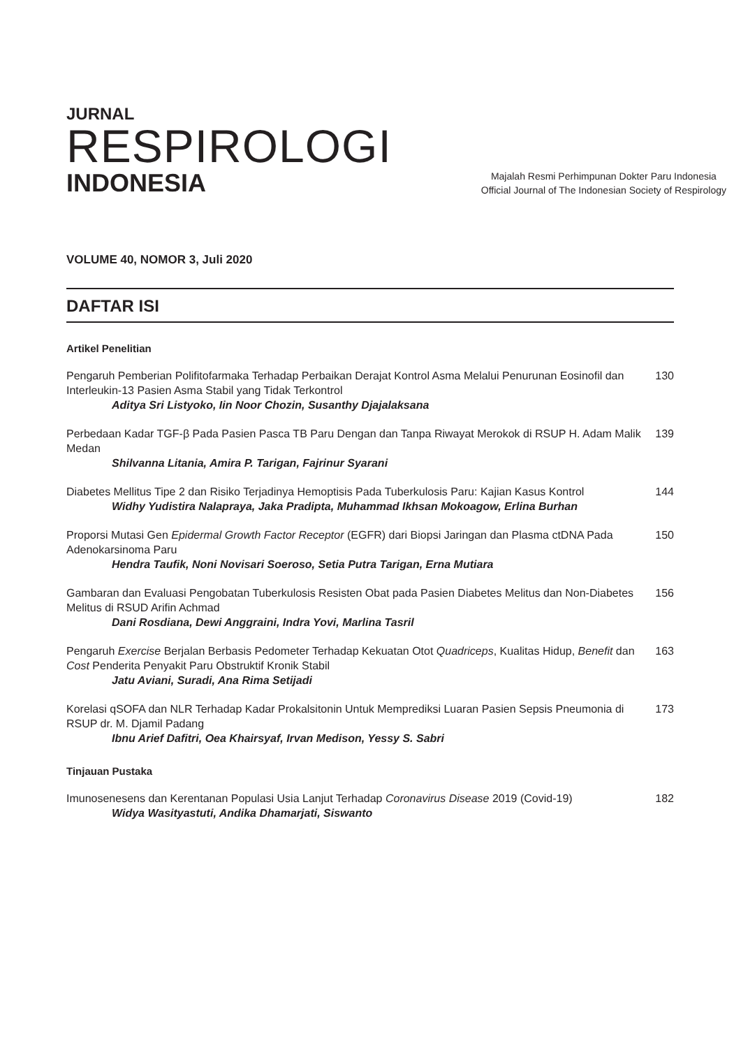JURNAL
RESPIROLOGI
INDONESIA
Majalah Resmi Perhimpunan Dokter Paru Indonesia
Official Journal of The Indonesian Society of Respirology
VOLUME 40, NOMOR 3, Juli 2020
DAFTAR ISI
Artikel Penelitian
Pengaruh Pemberian Polifitofarmaka Terhadap Perbaikan Derajat Kontrol Asma Melalui Penurunan Eosinofil dan Interleukin-13 Pasien Asma Stabil yang Tidak Terkontrol 130
Aditya Sri Listyoko, Iin Noor Chozin, Susanthy Djajalaksana
Perbedaan Kadar TGF-β Pada Pasien Pasca TB Paru Dengan dan Tanpa Riwayat Merokok di RSUP H. Adam Malik Medan 139
Shilvanna Litania, Amira P. Tarigan, Fajrinur Syarani
Diabetes Mellitus Tipe 2 dan Risiko Terjadinya Hemoptisis Pada Tuberkulosis Paru: Kajian Kasus Kontrol 144
Widhy Yudistira Nalapraya, Jaka Pradipta, Muhammad Ikhsan Mokoagow, Erlina Burhan
Proporsi Mutasi Gen Epidermal Growth Factor Receptor (EGFR) dari Biopsi Jaringan dan Plasma ctDNA Pada Adenokarsinoma Paru 150
Hendra Taufik, Noni Novisari Soeroso, Setia Putra Tarigan, Erna Mutiara
Gambaran dan Evaluasi Pengobatan Tuberkulosis Resisten Obat pada Pasien Diabetes Melitus dan Non-Diabetes Melitus di RSUD Arifin Achmad 156
Dani Rosdiana, Dewi Anggraini, Indra Yovi, Marlina Tasril
Pengaruh Exercise Berjalan Berbasis Pedometer Terhadap Kekuatan Otot Quadriceps, Kualitas Hidup, Benefit dan Cost Penderita Penyakit Paru Obstruktif Kronik Stabil 163
Jatu Aviani, Suradi, Ana Rima Setijadi
Korelasi qSOFA dan NLR Terhadap Kadar Prokalsitonin Untuk Memprediksi Luaran Pasien Sepsis Pneumonia di RSUP dr. M. Djamil Padang 173
Ibnu Arief Dafitri, Oea Khairsyaf, Irvan Medison, Yessy S. Sabri
Tinjauan Pustaka
Imunosenesens dan Kerentanan Populasi Usia Lanjut Terhadap Coronavirus Disease 2019 (Covid-19) 182
Widya Wasityastuti, Andika Dhamarjati, Siswanto